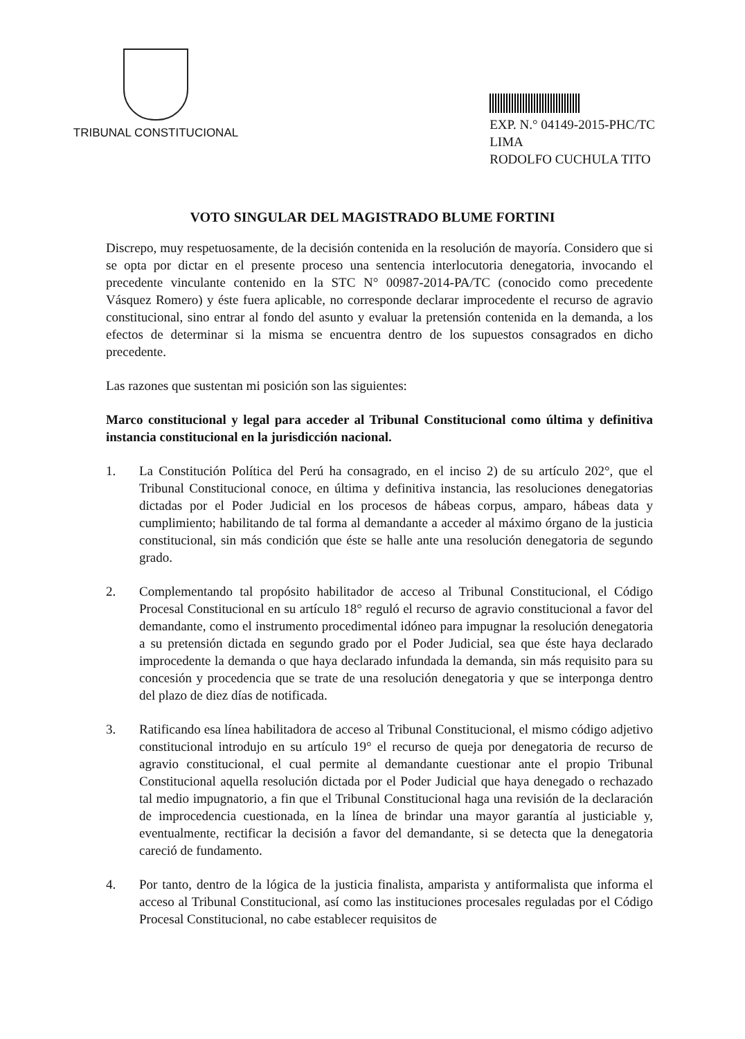TRIBUNAL CONSTITUCIONAL
EXP. N.° 04149-2015-PHC/TC
LIMA
RODOLFO CUCHULA TITO
VOTO SINGULAR DEL MAGISTRADO BLUME FORTINI
Discrepo, muy respetuosamente, de la decisión contenida en la resolución de mayoría. Considero que si se opta por dictar en el presente proceso una sentencia interlocutoria denegatoria, invocando el precedente vinculante contenido en la STC N° 00987-2014-PA/TC (conocido como precedente Vásquez Romero) y éste fuera aplicable, no corresponde declarar improcedente el recurso de agravio constitucional, sino entrar al fondo del asunto y evaluar la pretensión contenida en la demanda, a los efectos de determinar si la misma se encuentra dentro de los supuestos consagrados en dicho precedente.
Las razones que sustentan mi posición son las siguientes:
Marco constitucional y legal para acceder al Tribunal Constitucional como última y definitiva instancia constitucional en la jurisdicción nacional.
1. La Constitución Política del Perú ha consagrado, en el inciso 2) de su artículo 202°, que el Tribunal Constitucional conoce, en última y definitiva instancia, las resoluciones denegatorias dictadas por el Poder Judicial en los procesos de hábeas corpus, amparo, hábeas data y cumplimiento; habilitando de tal forma al demandante a acceder al máximo órgano de la justicia constitucional, sin más condición que éste se halle ante una resolución denegatoria de segundo grado.
2. Complementando tal propósito habilitador de acceso al Tribunal Constitucional, el Código Procesal Constitucional en su artículo 18° reguló el recurso de agravio constitucional a favor del demandante, como el instrumento procedimental idóneo para impugnar la resolución denegatoria a su pretensión dictada en segundo grado por el Poder Judicial, sea que éste haya declarado improcedente la demanda o que haya declarado infundada la demanda, sin más requisito para su concesión y procedencia que se trate de una resolución denegatoria y que se interponga dentro del plazo de diez días de notificada.
3. Ratificando esa línea habilitadora de acceso al Tribunal Constitucional, el mismo código adjetivo constitucional introdujo en su artículo 19° el recurso de queja por denegatoria de recurso de agravio constitucional, el cual permite al demandante cuestionar ante el propio Tribunal Constitucional aquella resolución dictada por el Poder Judicial que haya denegado o rechazado tal medio impugnatorio, a fin que el Tribunal Constitucional haga una revisión de la declaración de improcedencia cuestionada, en la línea de brindar una mayor garantía al justiciable y, eventualmente, rectificar la decisión a favor del demandante, si se detecta que la denegatoria careció de fundamento.
4. Por tanto, dentro de la lógica de la justicia finalista, amparista y antiformalista que informa el acceso al Tribunal Constitucional, así como las instituciones procesales reguladas por el Código Procesal Constitucional, no cabe establecer requisitos de